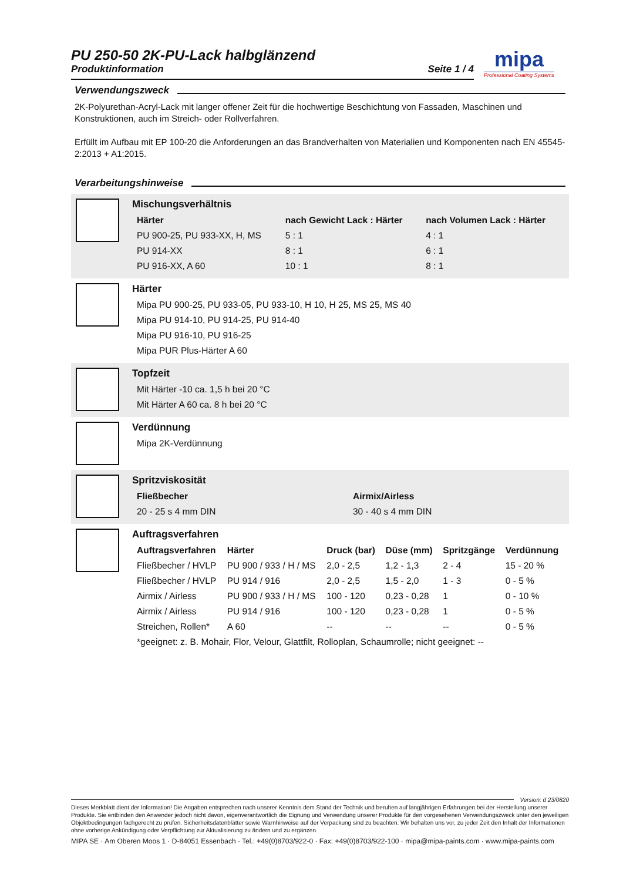PU 250-50 2K-PU-Lack halbglänzend
Produktinformation Seite 1 / 4
Verwendungszweck
2K-Polyurethan-Acryl-Lack mit langer offener Zeit für die hochwertige Beschichtung von Fassaden, Maschinen und Konstruktionen, auch im Streich- oder Rollverfahren.
Erfüllt im Aufbau mit EP 100-20 die Anforderungen an das Brandverhalten von Materialien und Komponenten nach EN 45545-2:2013 + A1:2015.
Verarbeitungshinweise
Mischungsverhältnis
| Härter | nach Gewicht Lack : Härter | nach Volumen Lack : Härter |
| --- | --- | --- |
| PU 900-25, PU 933-XX, H, MS | 5 : 1 | 4 : 1 |
| PU 914-XX | 8 : 1 | 6 : 1 |
| PU 916-XX, A 60 | 10 : 1 | 8 : 1 |
Härter
| Mipa PU 900-25, PU 933-05, PU 933-10, H 10, H 25, MS 25, MS 40 |
| Mipa PU 914-10, PU 914-25, PU 914-40 |
| Mipa PU 916-10, PU 916-25 |
| Mipa PUR Plus-Härter A 60 |
Topfzeit
| Mit Härter -10 ca. 1,5 h bei 20 °C |
| Mit Härter A 60 ca. 8 h bei 20 °C |
Verdünnung
| Mipa 2K-Verdünnung |
Spritzviskosität
| Fließbecher | Airmix/Airless |
| --- | --- |
| 20 - 25 s 4 mm DIN | 30 - 40 s 4 mm DIN |
Auftragsverfahren
| Auftragsverfahren | Härter | Druck (bar) | Düse (mm) | Spritzgänge | Verdünnung |
| --- | --- | --- | --- | --- | --- |
| Fließbecher / HVLP | PU 900 / 933 / H / MS | 2,0 - 2,5 | 1,2 - 1,3 | 2 - 4 | 15 - 20 % |
| Fließbecher / HVLP | PU 914 / 916 | 2,0 - 2,5 | 1,5 - 2,0 | 1 - 3 | 0 - 5 % |
| Airmix / Airless | PU 900 / 933 / H / MS | 100 - 120 | 0,23 - 0,28 | 1 | 0 - 10 % |
| Airmix / Airless | PU 914 / 916 | 100 - 120 | 0,23 - 0,28 | 1 | 0 - 5 % |
| Streichen, Rollen* | A 60 | -- | -- | -- | 0 - 5 % |
| *geeignet: z. B. Mohair, Flor, Velour, Glattfilt, Rolloplan, Schaumrolle; nicht geeignet: -- | | | | | |
mipa
Professional Coating Systems
Version: d 23/0820
Dieses Merkblatt dient der Information! Die Angaben entsprechen nach unserer Kenntnis dem Stand der Technik und beruhen auf langjährigen Erfahrungen bei der Herstellung unserer Produkte. Sie entbinden den Anwender jedoch nicht davon, eigenverantwortlich die Eignung und Verwendung unserer Produkte für den vorgesehenen Verwendungszweck unter den jeweiligen Objektbedingungen fachgerecht zu prüfen. Sicherheitsdatenblätter sowie Warnhinweise auf der Verpackung sind zu beachten. Wir behalten uns vor, zu jeder Zeit den Inhalt der Informationen ohne vorherige Ankündigung oder Verpflichtung zur Aktualisierung zu ändern und zu ergänzen.
MIPA SE · Am Oberen Moos 1 · D-84051 Essenbach · Tel.: +49(0)8703/922-0 · Fax: +49(0)8703/922-100 · mipa@mipa-paints.com · www.mipa-paints.com